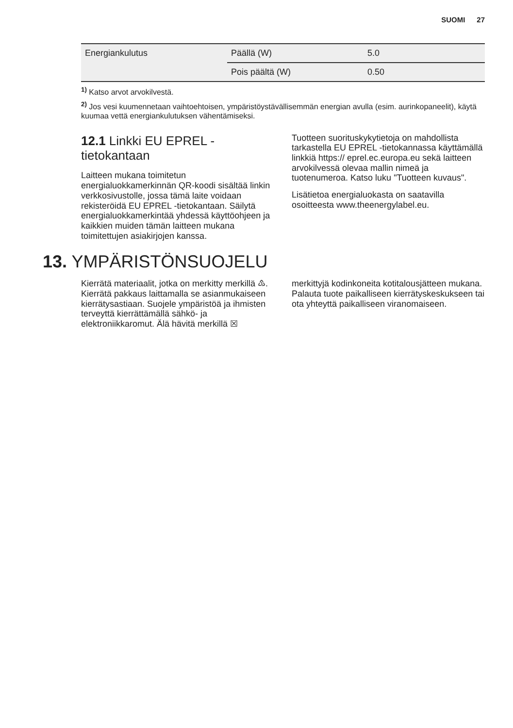SUOMI 27
| Energiankulutus | Päällä (W) | 5.0 |
| | Pois päältä (W) | 0.50 |
<sup>1)</sup> Katso arvot arvokilvestä.
<sup>2)</sup> Jos vesi kuumennetaan vaihtoehtoisen, ympäristöystävällisemmän energian avulla (esim. aurinkopaneelit), käytä kuumaa vettä energiankulutuksen vähentämiseksi.
12.1 Linkki EU EPREL -tietokantaan
Laitteen mukana toimitetun energialuokkamerkinnän QR-koodi sisältää linkin verkkosivustolle, jossa tämä laite voidaan rekisteröidä EU EPREL -tietokantaan. Säilytä energialuokkamerkintää yhdessä käyttöohjeen ja kaikkien muiden tämän laitteen mukana toimitettujen asiakirjojen kanssa.
Tuotteen suorituskykytietoja on mahdollista tarkastella EU EPREL -tietokannassa käyttämällä linkkiä https:// eprel.ec.europa.eu sekä laitteen arvokilvessä olevaa mallin nimeä ja tuotenumeroa. Katso luku "Tuotteen kuvaus".
Lisätietoa energialuokasta on saatavilla osoitteesta www.theenergylabel.eu.
13. YMPÄRISTÖNSUOJELU
Kierrätä materiaalit, jotka on merkitty merkillä ♳. Kierrätä pakkaus laittamalla se asianmukaiseen kierrätysastiaan. Suojele ympäristöä ja ihmisten terveyttä kierrättämällä sähkö- ja elektroniikkaromut. Älä hävitä merkillä ☒
merkittyjä kodinkoneita kotitalousjätteen mukana. Palauta tuote paikalliseen kierrätyskeskukseen tai ota yhteyttä paikalliseen viranomaiseen.